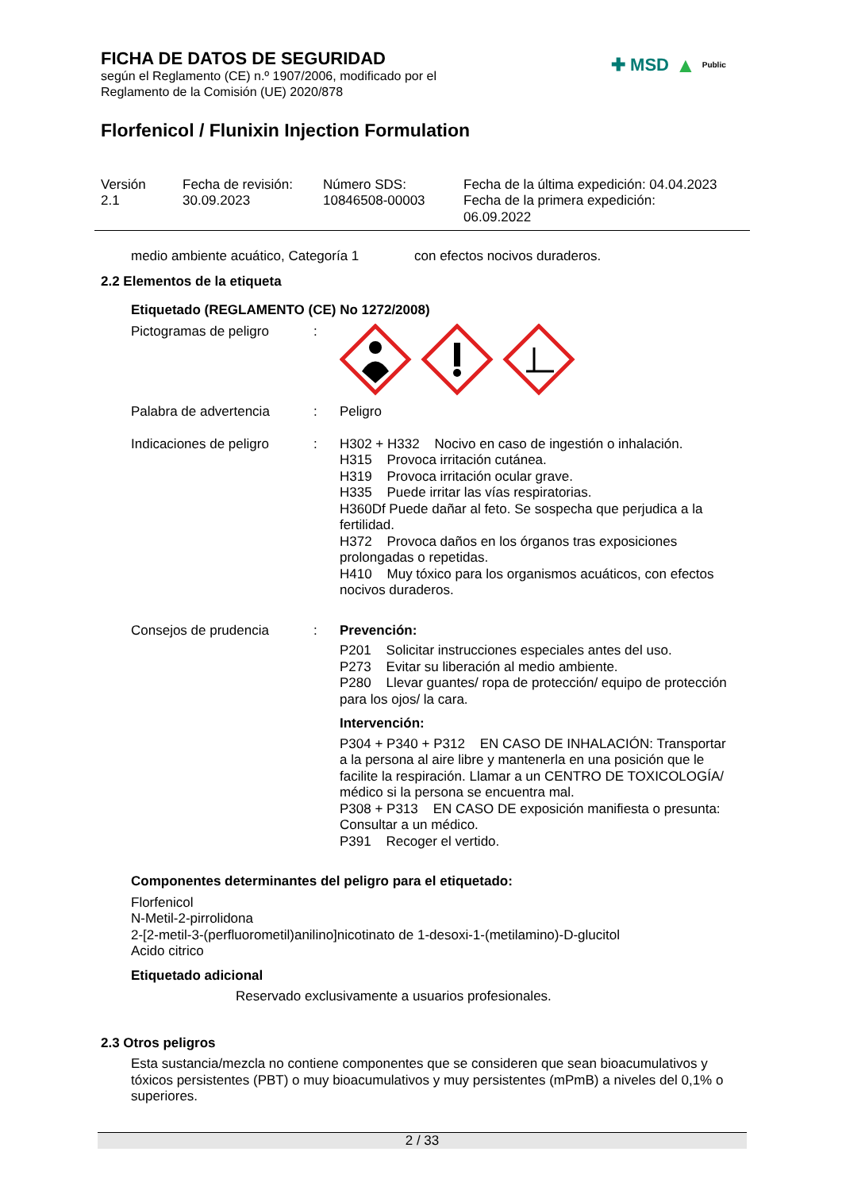FICHA DE DATOS DE SEGURIDAD
según el Reglamento (CE) n.º 1907/2006, modificado por el
Reglamento de la Comisión (UE) 2020/878
✚ MSD ▲ Public
Florfenicol / Flunixin Injection Formulation
Versión
2.1
Fecha de revisión:
30.09.2023
Número SDS:
10846508-00003
Fecha de la última expedición: 04.04.2023
Fecha de la primera expedición:
06.09.2022
medio ambiente acuático, Categoría 1
con efectos nocivos duraderos.
2.2 Elementos de la etiqueta
Etiquetado (REGLAMENTO (CE) No 1272/2008)
Pictogramas de peligro :
Palabra de advertencia : Peligro
Indicaciones de peligro
: H302 + H332 Nocivo en caso de ingestión o inhalación.
H315 Provoca irritación cutánea.
H319 Provoca irritación ocular grave.
H335 Puede irritar las vías respiratorias.
H360Df Puede dañar al feto. Se sospecha que perjudica a la fertilidad.
H372 Provoca daños en los órganos tras exposiciones prolongadas o repetidas.
H410 Muy tóxico para los organismos acuáticos, con efectos nocivos duraderos.
Consejos de prudencia : Prevención:
P201 Solicitar instrucciones especiales antes del uso.
P273 Evitar su liberación al medio ambiente.
P280 Llevar guantes/ ropa de protección/ equipo de protección para los ojos/ la cara.
Intervención:
P304 + P340 + P312 EN CASO DE INHALACIÓN: Transportar a la persona al aire libre y mantenerla en una posición que le facilite la respiración. Llamar a un CENTRO DE TOXICOLOGÍA/ médico si la persona se encuentra mal.
P308 + P313 EN CASO DE exposición manifiesta o presunta: Consultar a un médico.
P391 Recoger el vertido.
Componentes determinantes del peligro para el etiquetado:
Florfenicol
N-Metil-2-pirrolidona
2-[2-metil-3-(perfluorometil)anilino]nicotinato de 1-desoxi-1-(metilamino)-D-glucitol
Acido citrico
Etiquetado adicional
Reservado exclusivamente a usuarios profesionales.
2.3 Otros peligros
Esta sustancia/mezcla no contiene componentes que se consideren que sean bioacumulativos y tóxicos persistentes (PBT) o muy bioacumulativos y muy persistentes (mPmB) a niveles del 0,1% o superiores.
2 / 33